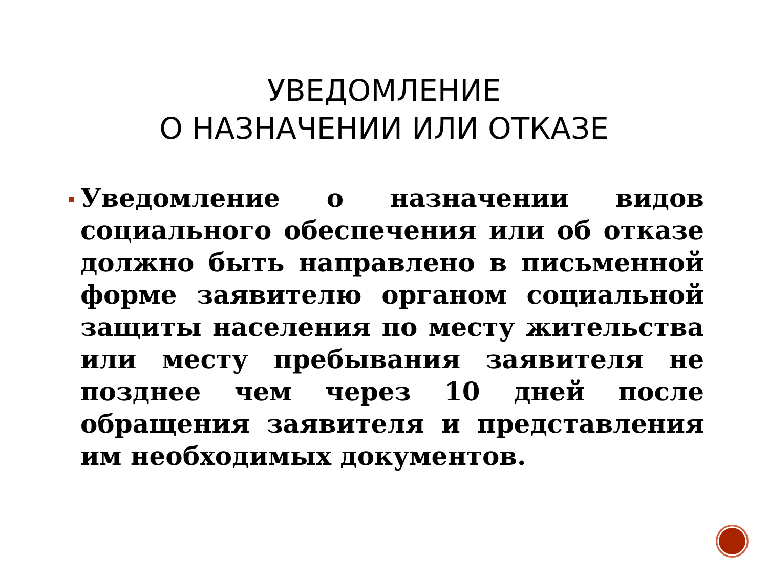УВЕДОМЛЕНИЕ
О НАЗНАЧЕНИИ ИЛИ ОТКАЗЕ
Уведомление о назначении видов социального обеспечения или об отказе должно быть направлено в письменной форме заявителю органом социальной защиты населения по месту жительства или месту пребывания заявителя не позднее чем через 10 дней после обращения заявителя и представления им необходимых документов.